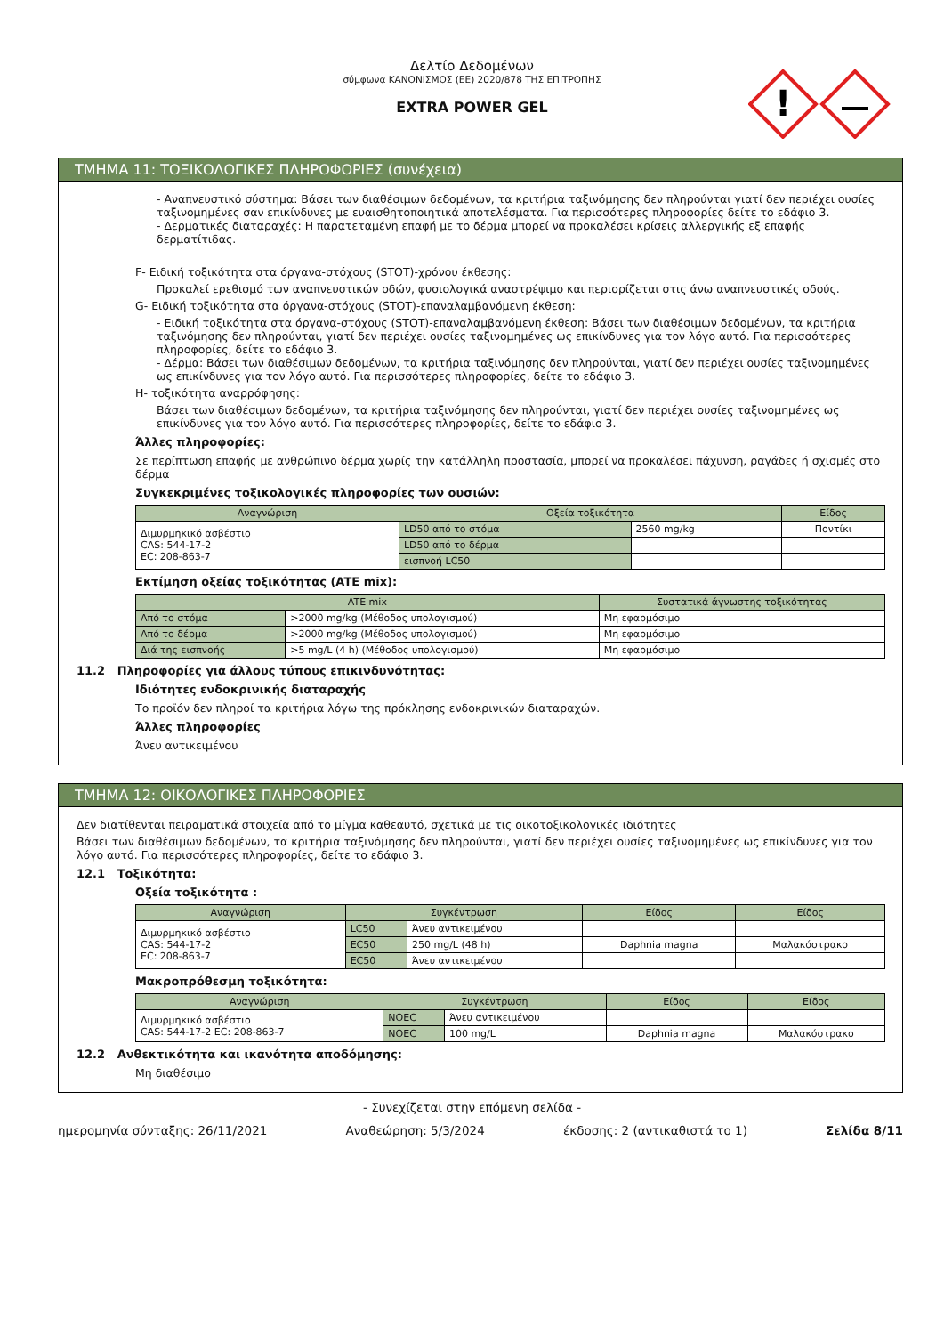Δελτίο Δεδομένων
σύμφωνα ΚΑΝΟΝΙΣΜΟΣ (ΕΕ) 2020/878 ΤΗΣ ΕΠΙΤΡΟΠΗΣ
EXTRA POWER GEL
!
ΤΜΗΜΑ 11: ΤΟΞΙΚΟΛΟΓΙΚΕΣ ΠΛΗΡΟΦΟΡΙΕΣ (συνέχεια)
- Αναπνευστικό σύστημα: Βάσει των διαθέσιμων δεδομένων, τα κριτήρια ταξινόμησης δεν πληρούνται γιατί δεν περιέχει ουσίες ταξινομημένες σαν επικίνδυνες με ευαισθητοποιητικά αποτελέσματα. Για περισσότερες πληροφορίες δείτε το εδάφιο 3.
- Δερματικές διαταραχές: Η παρατεταμένη επαφή με το δέρμα μπορεί να προκαλέσει κρίσεις αλλεργικής εξ επαφής δερματίτιδας.
F- Ειδική τοξικότητα στα όργανα-στόχους (STOT)-χρόνου έκθεσης:
Προκαλεί ερεθισμό των αναπνευστικών οδών, φυσιολογικά αναστρέψιμο και περιορίζεται στις άνω αναπνευστικές οδούς.
G- Ειδική τοξικότητα στα όργανα-στόχους (STOT)-επαναλαμβανόμενη έκθεση:
- Ειδική τοξικότητα στα όργανα-στόχους (STOT)-επαναλαμβανόμενη έκθεση: Βάσει των διαθέσιμων δεδομένων, τα κριτήρια ταξινόμησης δεν πληρούνται, γιατί δεν περιέχει ουσίες ταξινομημένες ως επικίνδυνες για τον λόγο αυτό. Για περισσότερες πληροφορίες, δείτε το εδάφιο 3.
- Δέρμα: Βάσει των διαθέσιμων δεδομένων, τα κριτήρια ταξινόμησης δεν πληρούνται, γιατί δεν περιέχει ουσίες ταξινομημένες ως επικίνδυνες για τον λόγο αυτό. Για περισσότερες πληροφορίες, δείτε το εδάφιο 3.
H- τοξικότητα αναρρόφησης:
Βάσει των διαθέσιμων δεδομένων, τα κριτήρια ταξινόμησης δεν πληρούνται, γιατί δεν περιέχει ουσίες ταξινομημένες ως επικίνδυνες για τον λόγο αυτό. Για περισσότερες πληροφορίες, δείτε το εδάφιο 3.
Άλλες πληροφορίες:
Σε περίπτωση επαφής με ανθρώπινο δέρμα χωρίς την κατάλληλη προστασία, μπορεί να προκαλέσει πάχυνση, ραγάδες ή σχισμές στο δέρμα
Συγκεκριμένες τοξικολογικές πληροφορίες των ουσιών:
| Αναγνώριση | Οξεία τοξικότητα | | Είδος |
| --- | --- | --- | --- |
| Διμυρμηκικό ασβέστιο CAS: 544-17-2 EC: 208-863-7 | LD50 από το στόμα | 2560 mg/kg | Ποντίκι |
| | LD50 από το δέρμα | | |
| | εισπνοή LC50 | | |
Εκτίμηση οξείας τοξικότητας (ATE mix):
| ATE mix | | Συστατικά άγνωστης τοξικότητας |
| --- | --- | --- |
| Από το στόμα | >2000 mg/kg (Μέθοδος υπολογισμού) | Μη εφαρμόσιμο |
| Από το δέρμα | >2000 mg/kg (Μέθοδος υπολογισμού) | Μη εφαρμόσιμο |
| Διά της εισπνοής | >5 mg/L (4 h) (Μέθοδος υπολογισμού) | Μη εφαρμόσιμο |
11.2 Πληροφορίες για άλλους τύπους επικινδυνότητας:
Ιδιότητες ενδοκρινικής διαταραχής
Το προϊόν δεν πληροί τα κριτήρια λόγω της πρόκλησης ενδοκρινικών διαταραχών.
Άλλες πληροφορίες
Άνευ αντικειμένου
ΤΜΗΜΑ 12: ΟΙΚΟΛΟΓΙΚΕΣ ΠΛΗΡΟΦΟΡΙΕΣ
Δεν διατίθενται πειραματικά στοιχεία από το μίγμα καθεαυτό, σχετικά με τις οικοτοξικολογικές ιδιότητες
Βάσει των διαθέσιμων δεδομένων, τα κριτήρια ταξινόμησης δεν πληρούνται, γιατί δεν περιέχει ουσίες ταξινομημένες ως επικίνδυνες για τον λόγο αυτό. Για περισσότερες πληροφορίες, δείτε το εδάφιο 3.
12.1 Τοξικότητα:
Οξεία τοξικότητα :
| Αναγνώριση | Συγκέντρωση | | Είδος | Είδος |
| --- | --- | --- | --- | --- |
| Διμυρμηκικό ασβέστιο CAS: 544-17-2 EC: 208-863-7 | LC50 | Άνευ αντικειμένου | | |
| | EC50 | 250 mg/L (48 h) | Daphnia magna | Μαλακόστρακο |
| | EC50 | Άνευ αντικειμένου | | |
Μακροπρόθεσμη τοξικότητα:
| Αναγνώριση | Συγκέντρωση | | Είδος | Είδος |
| --- | --- | --- | --- | --- |
| Διμυρμηκικό ασβέστιο CAS: 544-17-2 EC: 208-863-7 | NOEC | Άνευ αντικειμένου | | |
| | NOEC | 100 mg/L | Daphnia magna | Μαλακόστρακο |
12.2 Ανθεκτικότητα και ικανότητα αποδόμησης:
Μη διαθέσιμο
- Συνεχίζεται στην επόμενη σελίδα -
ημερομηνία σύνταξης: 26/11/2021 Αναθεώρηση: 5/3/2024 έκδοσης: 2 (αντικαθιστά το 1) Σελίδα 8/11